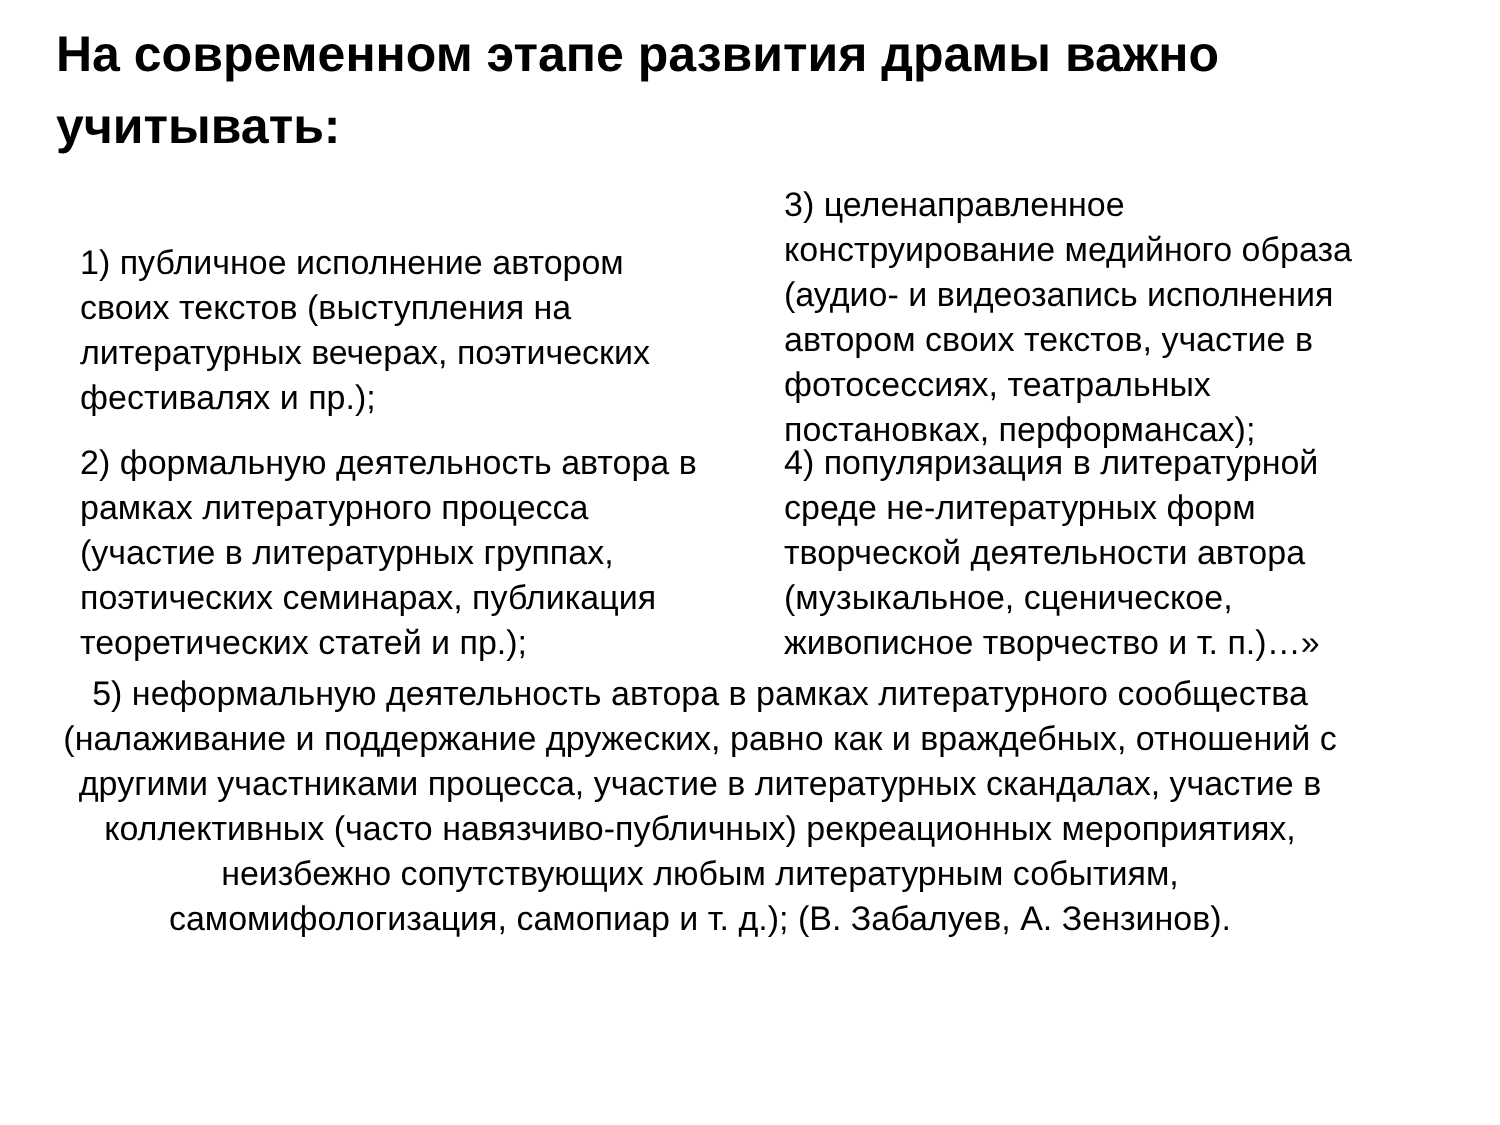На современном этапе развития драмы важно учитывать:
1) публичное исполнение автором своих текстов (выступления на литературных вечерах, поэтических фестивалях и пр.);
3) целенаправленное конструирование медийного образа (аудио- и видеозапись исполнения автором своих текстов, участие в фотосессиях, театральных постановках, перформансах);
2) формальную деятельность автора в рамках литературного процесса (участие в литературных группах, поэтических семинарах, публикация теоретических статей и пр.);
4) популяризация в литературной среде не-литературных форм творческой деятельности автора (музыкальное, сценическое, живописное творчество и т. п.)…»
5) неформальную деятельность автора в рамках литературного сообщества (налаживание и поддержание дружеских, равно как и враждебных, отношений с другими участниками процесса, участие в литературных скандалах, участие в коллективных (часто навязчиво-публичных) рекреационных мероприятиях, неизбежно сопутствующих любым литературным событиям, самомифологизация, самопиар и т. д.); (В. Забалуев, А. Зензинов).